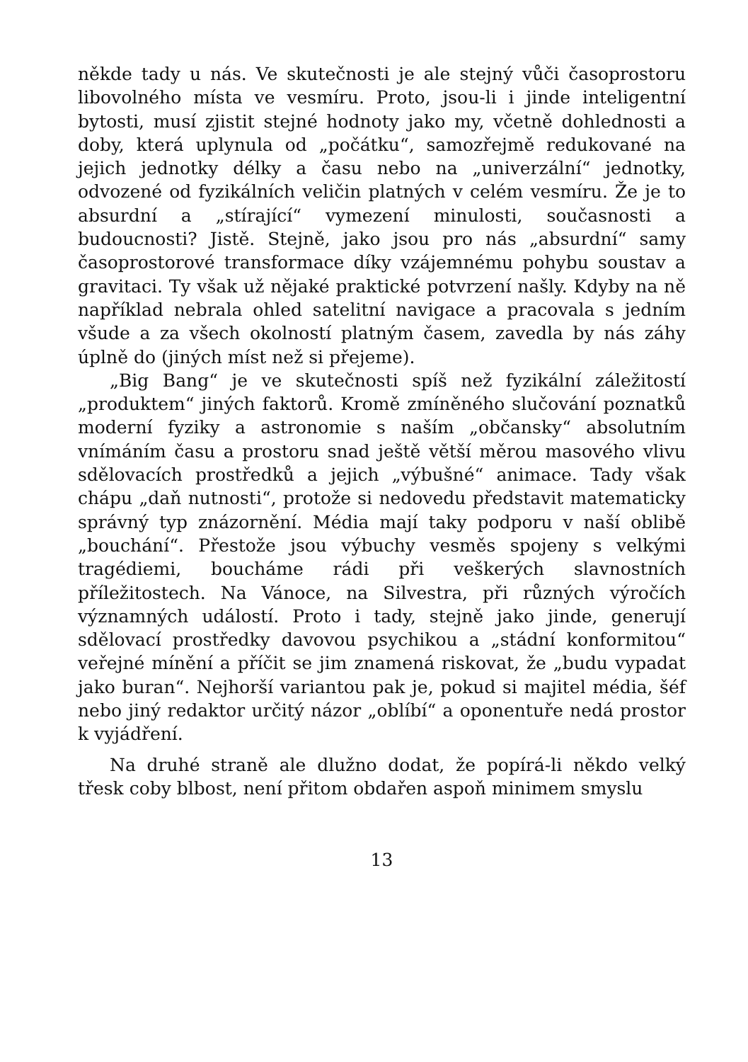někde tady u nás. Ve skutečnosti je ale stejný vůči časoprostoru libovolného místa ve vesmíru. Proto, jsou-li i jinde inteligentní bytosti, musí zjistit stejné hodnoty jako my, včetně dohlednosti a doby, která uplynula od „počátku“, samozřejmě redukované na jejich jednotky délky a času nebo na „univerzální“ jednotky, odvozené od fyzikálních veličin platných v celém vesmíru. Že je to absurdní a „stírající“ vymezení minulosti, současnosti a budoucnosti? Jistě. Stejně, jako jsou pro nás „absurdní“ samy časoprostorové transformace díky vzájemnému pohybu soustav a gravitaci. Ty však už nějaké praktické potvrzení našly. Kdyby na ně například nebrala ohled satelitní navigace a pracovala s jedním všude a za všech okolností platným časem, zavedla by nás záhy úplně do (jiných míst než si přejeme).
„Big Bang“ je ve skutečnosti spíš než fyzikální záležitostí „produktem“ jiných faktorů. Kromě zmíněného slučování poznatků moderní fyziky a astronomie s naším „občansky“ absolutním vnímáním času a prostoru snad ještě větší měrou masového vlivu sdělovacích prostředků a jejich „výbušné“ animace. Tady však chápu „daň nutnosti“, protože si nedovedu představit matematicky správný typ znázornění. Média mají taky podporu v naší oblibě „bouchání“. Přestože jsou výbuchy vesměs spojeny s velkými tragédiemi, boucháme rádi při veškerých slavnostních příležitostech. Na Vánoce, na Silvestra, při různých výročích významných událostí. Proto i tady, stejně jako jinde, generují sdělovací prostředky davovou psychikou a „stádní konformitou“ veřejné mínění a příčit se jim znamená riskovat, že „budu vypadat jako buran“. Nejhorší variantou pak je, pokud si majitel média, šéf nebo jiný redaktor určitý názor „oblíbí“ a oponentuře nedá prostor k vyjádření.
Na druhé straně ale dlužno dodat, že popírá-li někdo velký třesk coby blbost, není přitom obdařen aspoň minimem smyslu
13